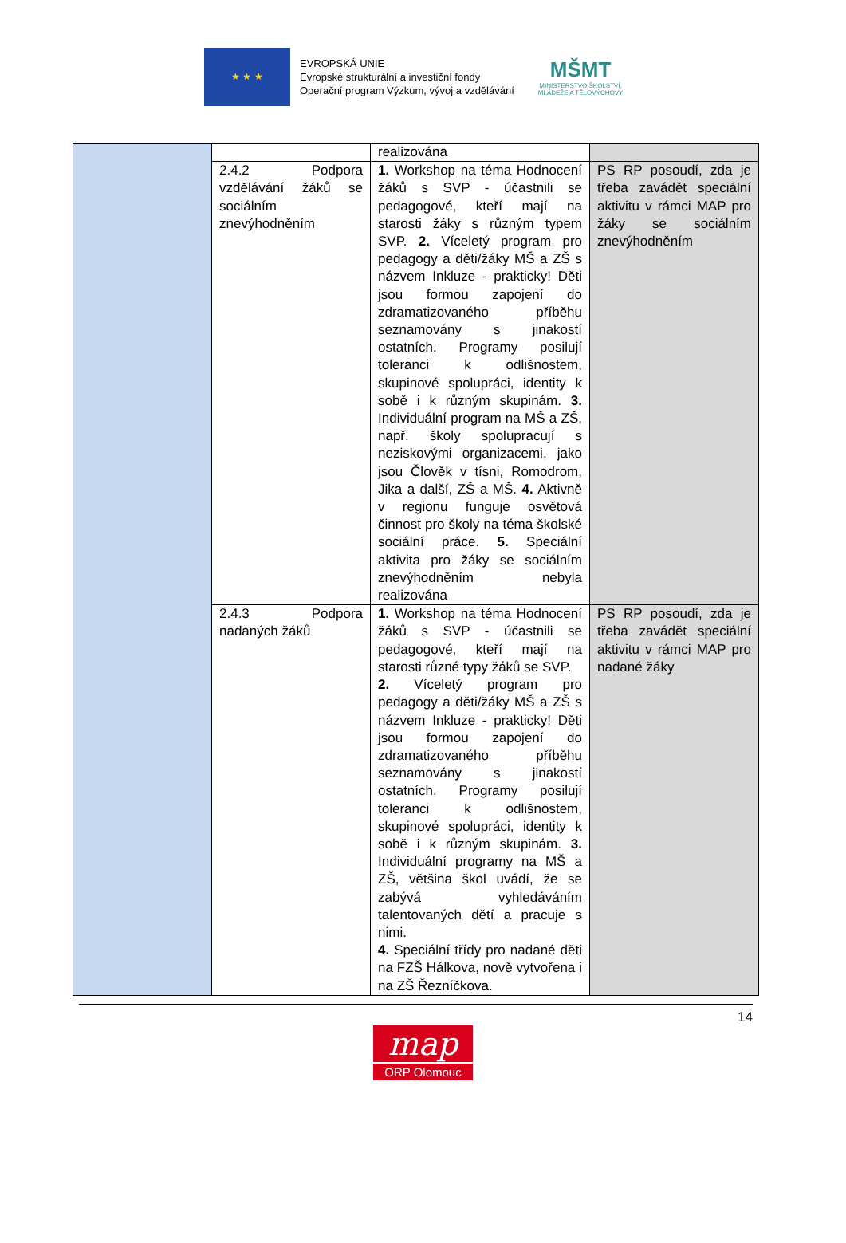★ ★ ★
EVROPSKÁ UNIE
Evropské strukturální a investiční fondy
Operační program Výzkum, vývoj a vzdělávání
MŠMT
MINISTERSTVO ŠKOLSTVÍ,
MLÁDEŽE A TĚLOVÝCHOVY
| | | realizována | |
| | 2.4.2 Podpora vzdělávání žáků se sociálním znevýhodněním | 1. Workshop na téma Hodnocení žáků s SVP - účastnili se pedagogové, kteří mají na starosti žáky s různým typem SVP. 2. Víceletý program pro pedagogy a děti/žáky MŠ a ZŠ s názvem Inkluze - prakticky! Děti jsou formou zapojení do zdramatizovaného příběhu seznamovány s jinakostí ostatních. Programy posilují toleranci k odlišnostem, skupinové spolupráci, identity k sobě i k různým skupinám. 3. Individuální program na MŠ a ZŠ, např. školy spolupracují s neziskovými organizacemi, jako jsou Člověk v tísni, Romodrom, Jika a další, ZŠ a MŠ. 4. Aktivně v regionu funguje osvětová činnost pro školy na téma školské sociální práce. 5. Speciální aktivita pro žáky se sociálním znevýhodněním nebyla realizována | PS RP posoudí, zda je třeba zavádět speciální aktivitu v rámci MAP pro žáky se sociálním znevýhodněním |
| | 2.4.3 Podpora nadaných žáků | 1. Workshop na téma Hodnocení žáků s SVP - účastnili se pedagogové, kteří mají na starosti různé typy žáků se SVP. 2. Víceletý program pro pedagogy a děti/žáky MŠ a ZŠ s názvem Inkluze - prakticky! Děti jsou formou zapojení do zdramatizovaného příběhu seznamovány s jinakostí ostatních. Programy posilují toleranci k odlišnostem, skupinové spolupráci, identity k sobě i k různým skupinám. 3. Individuální programy na MŠ a ZŠ, většina škol uvádí, že se zabývá vyhledáváním talentovaných dětí a pracuje s nimi. 4. Speciální třídy pro nadané děti na FZŠ Hálkova, nově vytvořena i na ZŠ Řezníčkova. | PS RP posoudí, zda je třeba zavádět speciální aktivitu v rámci MAP pro nadané žáky |
14
map
ORP Olomouc